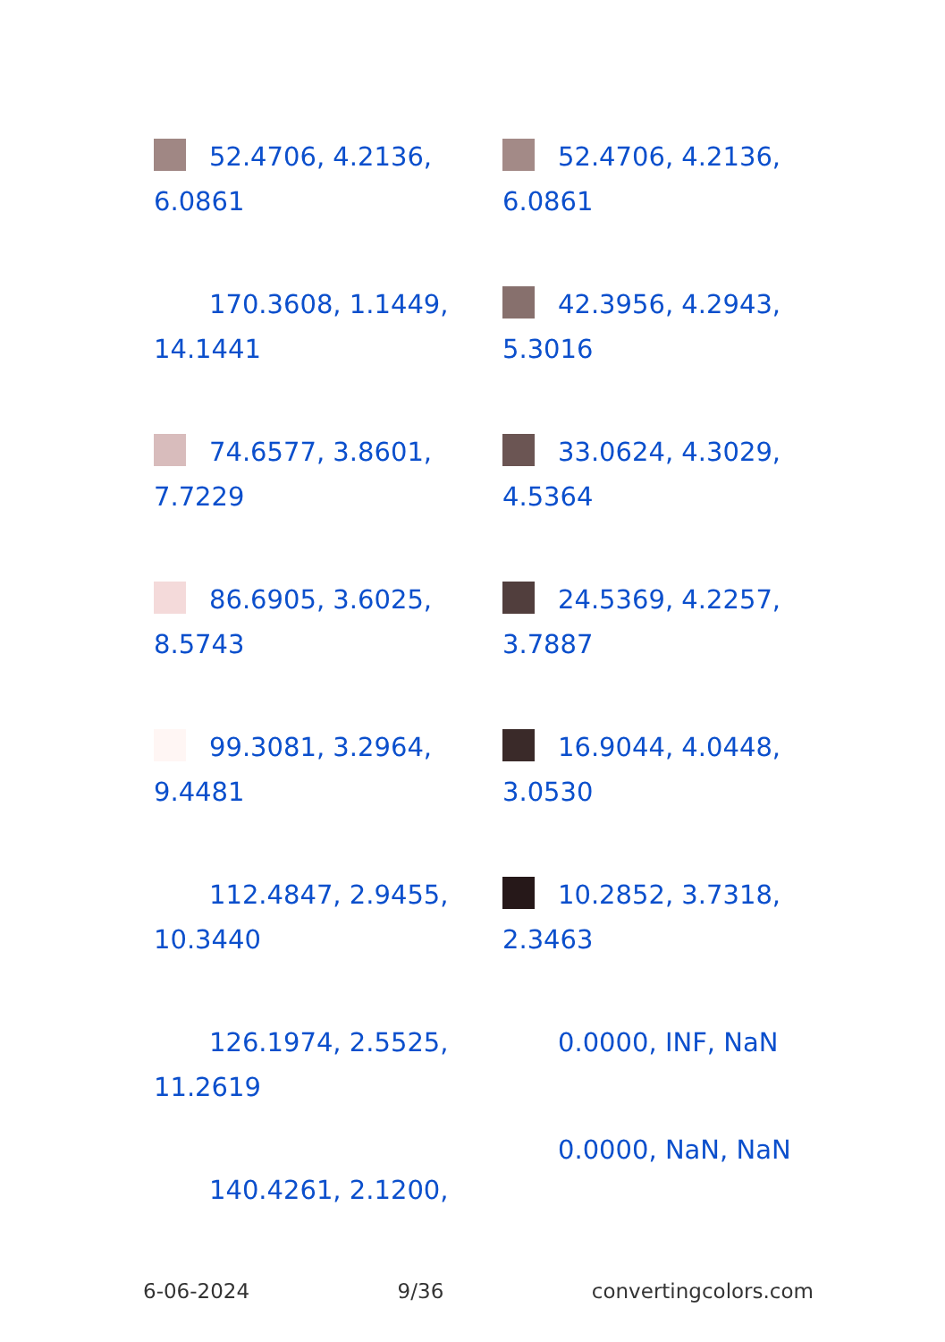52.4706, 4.2136, 6.0861
170.3608, 1.1449, 14.1441
74.6577, 3.8601, 7.7229
86.6905, 3.6025, 8.5743
99.3081, 3.2964, 9.4481
112.4847, 2.9455, 10.3440
126.1974, 2.5525, 11.2619
140.4261, 2.1200,
52.4706, 4.2136, 6.0861
42.3956, 4.2943, 5.3016
33.0624, 4.3029, 4.5364
24.5369, 4.2257, 3.7887
16.9044, 4.0448, 3.0530
10.2852, 3.7318, 2.3463
0.0000, INF, NaN
0.0000, NaN, NaN
6-06-2024 9/36 convertingcolors.com